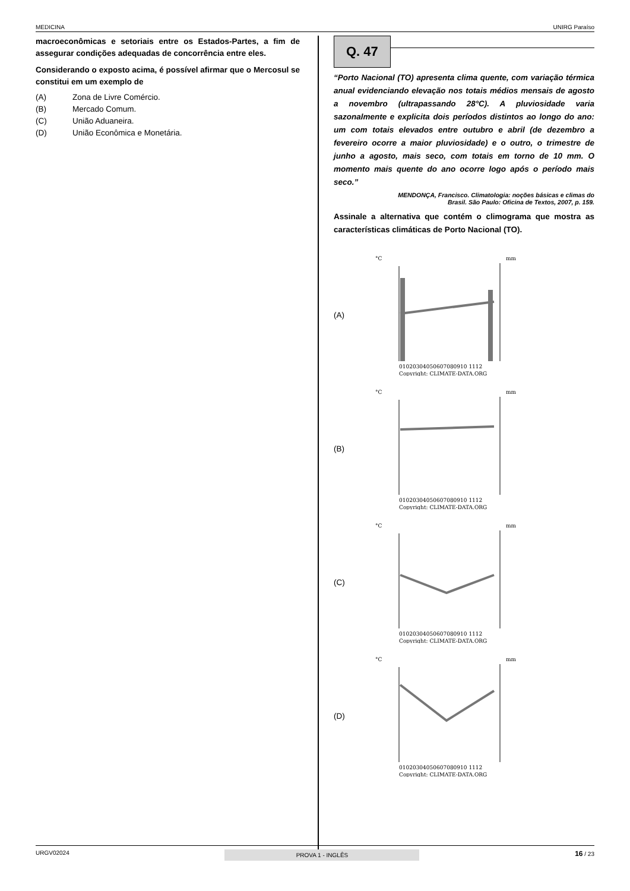MEDICINA UNIRG Paraíso
macroeconômicas e setoriais entre os Estados-Partes, a fim de assegurar condições adequadas de concorrência entre eles.
Considerando o exposto acima, é possível afirmar que o Mercosul se constitui em um exemplo de
(A) Zona de Livre Comércio.
(B) Mercado Comum.
(C) União Aduaneira.
(D) União Econômica e Monetária.
Q. 47
“Porto Nacional (TO) apresenta clima quente, com variação térmica anual evidenciando elevação nos totais médios mensais de agosto a novembro (ultrapassando 28°C). A pluviosidade varia sazonalmente e explicita dois períodos distintos ao longo do ano: um com totais elevados entre outubro e abril (de dezembro a fevereiro ocorre a maior pluviosidade) e o outro, o trimestre de junho a agosto, mais seco, com totais em torno de 10 mm. O momento mais quente do ano ocorre logo após o período mais seco.”
MENDONÇA, Francisco. Climatologia: noções básicas e climas do
Brasil. São Paulo: Oficina de Textos, 2007, p. 159.
Assinale a alternativa que contém o climograma que mostra as características climáticas de Porto Nacional (TO).
(A)
°C
mm
01020304050607080910 1112
Copyright: CLIMATE-DATA.ORG
(B)
°C
mm
01020304050607080910 1112
Copyright: CLIMATE-DATA.ORG
(C)
°C
mm
01020304050607080910 1112
Copyright: CLIMATE-DATA.ORG
(D)
°C
mm
01020304050607080910 1112
Copyright: CLIMATE-DATA.ORG
URGV02024 PROVA 1 - INGLÊS 16 / 23